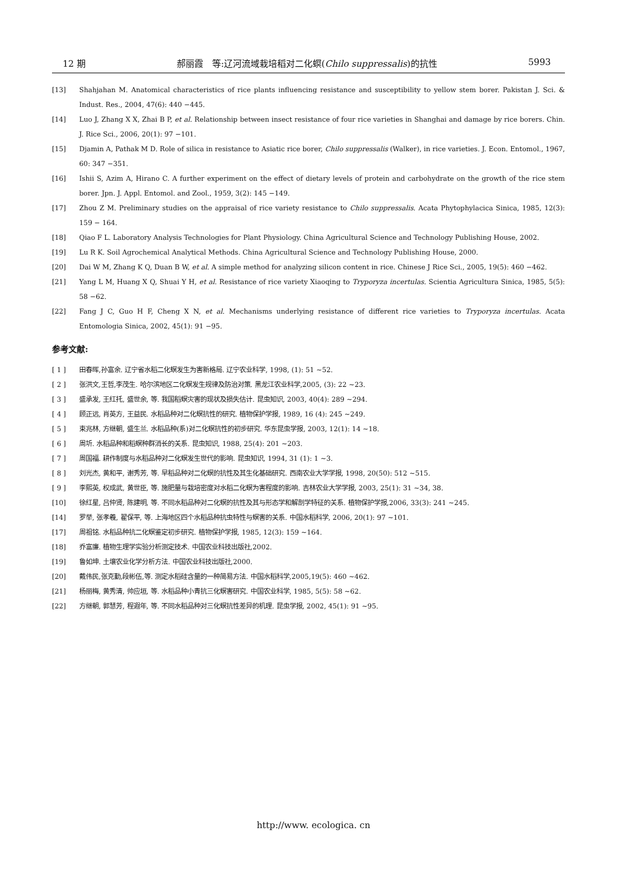12 期 郝丽霞　等:辽河流域栽培稻对二化螟(Chilo suppressalis)的抗性 5993
[13] Shahjahan M. Anatomical characteristics of rice plants influencing resistance and susceptibility to yellow stem borer. Pakistan J. Sci. & Indust. Res., 2004, 47(6): 440 −445.
[14] Luo J, Zhang X X, Zhai B P, et al. Relationship between insect resistance of four rice varieties in Shanghai and damage by rice borers. Chin. J. Rice Sci., 2006, 20(1): 97 −101.
[15] Djamin A, Pathak M D. Role of silica in resistance to Asiatic rice borer, Chilo suppressalis (Walker), in rice varieties. J. Econ. Entomol., 1967, 60: 347 −351.
[16] Ishii S, Azim A, Hirano C. A further experiment on the effect of dietary levels of protein and carbohydrate on the growth of the rice stem borer. Jpn. J. Appl. Entomol. and Zool., 1959, 3(2): 145 −149.
[17] Zhou Z M. Preliminary studies on the appraisal of rice variety resistance to Chilo suppressalis. Acata Phytophylacica Sinica, 1985, 12(3): 159 − 164.
[18] Qiao F L. Laboratory Analysis Technologies for Plant Physiology. China Agricultural Science and Technology Publishing House, 2002.
[19] Lu R K. Soil Agrochemical Analytical Methods. China Agricultural Science and Technology Publishing House, 2000.
[20] Dai W M, Zhang K Q, Duan B W, et al. A simple method for analyzing silicon content in rice. Chinese J Rice Sci., 2005, 19(5): 460 −462.
[21] Yang L M, Huang X Q, Shuai Y H, et al. Resistance of rice variety Xiaoqing to Tryporyza incertulas. Scientia Agricultura Sinica, 1985, 5(5): 58 −62.
[22] Fang J C, Guo H F, Cheng X N, et al. Mechanisms underlying resistance of different rice varieties to Tryporyza incertulas. Acata Entomologia Sinica, 2002, 45(1): 91 −95.
参考文献:
[ 1 ] 田春晖,孙富余. 辽宁省水稻二化螟发生为害新格局. 辽宁农业科学, 1998, (1): 51 ~52.
[ 2 ] 张洪文,王哲,李茂生. 哈尔滨地区二化螟发生规律及防治对策. 黑龙江农业科学,2005, (3): 22 ~23.
[ 3 ] 盛承发, 王红托, 盛世余, 等. 我国稻螟灾害的现状及损失估计. 昆虫知识, 2003, 40(4): 289 ~294.
[ 4 ] 顾正远, 肖英方, 王益民. 水稻品种对二化螟抗性的研究. 植物保护学报, 1989, 16 (4): 245 ~249.
[ 5 ] 束兆林, 方继朝, 盛生兰. 水稻品种(系)对二化螟抗性的初步研究. 华东昆虫学报, 2003, 12(1): 14 ~18.
[ 6 ] 周圻. 水稻品种和稻螟种群消长的关系. 昆虫知识, 1988, 25(4): 201 ~203.
[ 7 ] 周国福. 耕作制度与水稻品种对二化螟发生世代的影响. 昆虫知识, 1994, 31 (1): 1 ~3.
[ 8 ] 刘光杰, 黄和平, 谢秀芳, 等. 早稻品种对二化螟的抗性及其生化基础研究. 西南农业大学学报, 1998, 20(50): 512 ~515.
[ 9 ] 李熙英, 权成武, 黄世臣, 等. 施肥量与栽培密度对水稻二化螟为害程度的影响. 吉林农业大学学报, 2003, 25(1): 31 ~34, 38.
[10] 徐红星, 吕仲贤, 陈建明, 等. 不同水稻品种对二化螟的抗性及其与形态学和解剖学特征的关系. 植物保护学报,2006, 33(3): 241 ~245.
[14] 罗举, 张孝羲, 翟保平, 等. 上海地区四个水稻品种抗虫特性与螟害的关系. 中国水稻科学, 2006, 20(1): 97 ~101.
[17] 周祖铭. 水稻品种抗二化螟鉴定初步研究. 植物保护学报, 1985, 12(3): 159 ~164.
[18] 乔富廉. 植物生理学实验分析测定技术. 中国农业科技出版社,2002.
[19] 鲁如坤. 土壤农业化学分析方法. 中国农业科技出版社,2000.
[20] 戴伟民,张克勤,段彬伍,等. 测定水稻硅含量的一种简易方法. 中国水稻科学,2005,19(5): 460 ~462.
[21] 杨丽梅, 黄秀清, 帅应垣, 等. 水稻品种小青抗三化螟害研究. 中国农业科学, 1985, 5(5): 58 ~62.
[22] 方继朝, 郭慧芳, 程遐年, 等. 不同水稻品种对三化螟抗性差异的机理. 昆虫学报, 2002, 45(1): 91 ~95.
http://www. ecologica. cn